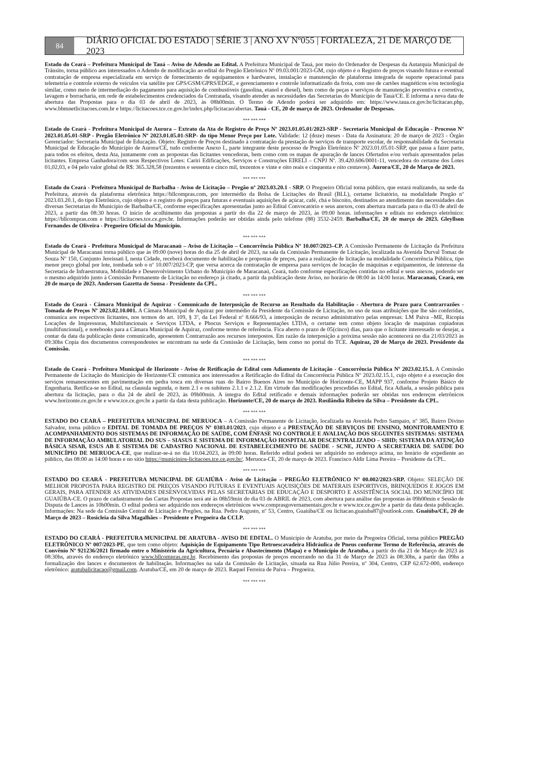84
DIÁRIO OFICIAL DO ESTADO | SÉRIE 3 | ANO XV Nº055 | FORTALEZA, 21 DE MARÇO DE 2023
Estado do Ceará – Prefeitura Municipal de Tauá – Aviso de Adendo ao Edital. A Prefeitura Municipal de Tauá, por meio do Ordenador de Despesas da Autarquia Municipal de Trânsito, torna público aos interessados o Adendo de modificação ao edital do Pregão Eletrônico Nº 09.03.001/2023-GM, cujo objeto é o Registro de preços visando futura e eventual contratação de empresa especializada em serviço de fornecimento de equipamentos e hardwares, instalação e manutenção de plataforma integrada de suporte operacional para telemetria e controle externo de veículos via satélite por GPS/GSM/GPRS/EDGE, e gerenciamento e controle informatizado da frota, com uso de cartões magnéticos e/ou tecnologia similar, como meio de intermediação do pagamento para aquisição de combustíveis (gasolina, etanol e diesel), bem como de peças e serviços de manutenção preventiva e corretiva, lavagem e borracharia, em rede de estabelecimentos credenciados da Contratada, visando atender as necessidades das Secretarias do Município de Tauá/CE. E informa a nova data de abertura das Propostas para o dia 03 de abril de 2023, às 08h00min. O Termo de Adendo poderá ser adquirido em: https://www.taua.ce.gov.br/licitacao.php, www.bbmnetlicitacoes.com.br e https://licitacoes.tce.ce.gov.br/index.php/licitacao/abertas. Tauá - CE, 20 de março de 2023. Ordenador de Despesas.
*** *** ***
Estado do Ceará - Prefeitura Municipal de Aurora – Extrato da Ata de Registro de Preço Nº 2023.01.05.01/2023-SRP - Secretaria Municipal de Educação - Processo Nº 2023.01.05.01-SRP - Pregão Eletrônico Nº 2023.01.05.01-SRP- do tipo Menor Preço por Lote. Validade: 12 (doze) meses - Data da Assinatura: 20 de março de 2023 - Órgão Gerenciador: Secretaria Municipal de Educação. Objeto: Registro de Preços destinado à contratação da prestação de serviços de transporte escolar, de responsabilidade da Secretaria Municipal de Educação do Município de Aurora/CE, tudo conforme Anexo I., parte integrante deste processo de Pregão Eletrônico Nº 2023.01.05.01-SRP, que passa a fazer parte, para todos os efeitos, desta Ata, juntamente com as propostas das licitantes vencedoras, bem como com os mapas de apuração de lances Ofertados e/ou verbais apresentados pelas licitantes. Empresa Ganhadora/com seus Respectivos Lotes: Cariri Edificações, Serviços e Construções EIRELI – CNPJ Nº. 39.420.606/0001-11, vencedora do certame dos Lotes 01,02,03, e 04 pelo valor global de R$: 365.328,58 (trezentos e sessenta e cinco mil, trezentos e vinte e oito reais e cinquenta e oito centavos). Aurora/CE, 20 de Março de 2023.
*** *** ***
Estado do Ceará - Prefeitura Municipal de Barbalha - Aviso de Licitação – Pregão nº 2023.03.20.1 - SRP. O Pregoeiro Oficial torna público, que estará realizando, na sede da Prefeitura, através da plataforma eletrônica https://bllcompras.com, por intermédio da Bolsa de Licitações do Brasil (BLL), certame licitatório, na modalidade Pregão nº 2023.03.20.1, do tipo Eletrônico, cujo objeto é o registro de preços para futuras e eventuais aquisições de açúcar, café, chá e biscoito, destinados ao atendimento das necessidades das diversas Secretarias do Município de Barbalha/CE, conforme especificações apresentadas junto ao Edital Convocatório e seus anexos, com abertura marcada para o dia 03 de abril de 2023, a partir das 08:30 horas. O início de acolhimento das propostas a partir do dia 22 de março de 2023, às 09:00 horas. informações e editais no endereço eletrônico: https://bllcompras.com e https://licitacoes.tce.ce.gov.br. Informações poderão ser obtidas ainda pelo telefone (88) 3532-2459. Barbalha/CE, 20 de março de 2023. Gleyllson Fernandes de Oliveira - Pregoeiro Oficial do Município.
*** *** ***
Estado do Ceará - Prefeitura Municipal de Maracanaú – Aviso de Licitação – Concorrência Pública Nº 10.007/2023–CP. A Comissão Permanente de Licitação da Prefeitura Municipal de Maracanaú torna público que às 09:00 (nove) horas do dia 25 de abril de 2023, na sala da Comissão Permanente de Licitação, localizada na Avenida Durval Tomaz de Souza Nº 150, Conjunto Jereissati I, nesta Cidade, receberá documento de habilitação e propostas de preços, para a realização de licitação na modalidade Concorrência Pública, tipo menor preço global por lote, tombada sob o nº 10.007/2023-CP, que versa acerca da contratação de empresa para serviços de locação de máquinas e equipamentos, de interesse da Secretaria de Infraestrutura, Mobilidade e Desenvolvimento Urbano do Município de Maracanaú, Ceará, tudo conforme especificações contidas no edital e seus anexos, podendo ser o mesmo adquirido junto à Comissão Permanente de Licitação no endereço já citado, a partir da publicação deste Aviso, no horário de 08:00 às 14:00 horas. Maracanaú, Ceará, em 20 de março de 2023. Anderson Gazetta de Sousa - Presidente da CPL.
*** *** ***
Estado do Ceará - Câmara Municipal de Aquiraz - Comunicado de Interposição de Recurso ao Resultado da Habilitação - Abertura de Prazo para Contrarrazões - Tomada de Preços Nº 2023.02.10.001. A Câmara Municipal de Aquiraz por intermédio da Presidente da Comissão de Licitação, no uso de suas atribuições que lhe são conferidas, comunica aos respectivos licitantes, nos termos do art. 109, § 3º, da Lei Federal nº 8.666/93, a interposição de recurso administrativo pelas empresas: LM Paiva –ME, Ricopia Locações de Impressoras, Multifuncionais e Serviços LTDA, e Phocus Serviços e Representações LTDA, o certame tem como objeto locação de maquinas copiadoras (multifuncional), e notebooks para a Câmara Municipal de Aquiraz, conforme termo de referência. Fica aberto o prazo de 05(cinco) dias, para que o licitante interessado se desejar, a contar da data da publicação deste comunicado, apresentem Contrarrazão aos recursos interpostos. Em razão da interposição a próxima sessão não acontecerá no dia 21/03/2023 às 09:30hs Copia dos documentos correspondentes se encontram na sede da Comissão de Licitação, bem como no portal do TCE. Aquiraz, 20 de Março de 2023. Presidente da Comissão.
*** *** ***
Estado do Ceará - Prefeitura Municipal de Horizonte - Aviso de Retificação de Edital com Adiamento de Licitação - Concorrência Pública Nº 2023.02.15.1. A Comissão Permanente de Licitação do Município de Horizonte/CE comunica aos interessados a Retificação do Edital da Concorrência Pública Nº 2023.02.15.1, cujo objeto é a execução dos serviços remanescentes em pavimentação em pedra tosca em diversas ruas do Bairro Buenos Aires no Município de Horizonte-CE, MAPP 937, conforme Projeto Básico de Engenharia. Retifica-se no Edital, na clausula segunda, o item 2.1 e os subitens 2.1.1 e 2.1.2. Em virtude das modificações procedidas no Edital, fica Adiada, a sessão pública para abertura da licitação, para o dia 24 de abril de 2023, às 09h00min. A íntegra do Edital retificado e demais informações poderão ser obtidas nos endereços eletrônicos www.horizonte.ce.gov.br e www.tce.ce.gov.br a partir da data desta publicação. Horizonte/CE, 20 de março de 2023. Rosilândia Ribeiro da Silva – Presidente da CPL.
*** *** ***
ESTADO DO CEARÁ – PREFEITURA MUNICIPAL DE MERUOCA – A Comissão Permanente de Licitação, localizada na Avenida Pedro Sampaio, nº 385, Bairro Divino Salvador, torna público o EDITAL DE TOMADA DE PREÇOS Nº 0303.01/2023, cujo objeto é a PRESTAÇÃO DE SERVIÇOS DE ENSINO, MONITORAMENTO E ACOMPANHAMENTO DOS SISTEMAS DE INFORMAÇÃO DE SAÚDE, COM ÊNFASE NO CONTROLE E AVALIAÇÃO DOS SEGUINTES SISTEMAS: SISTEMA DE INFORMAÇÃO AMBULATORIAL DO SUS – SIASUS E SISTEMA DE INFORMAÇÃO HOSPITALAR DESCENTRALIZADO – SIHD; SISTEMA DA ATENÇÃO BÁSICA SISAB, ESUS AB E SISTEMA DE CADASTRO NACIONAL DE ESTABELECIMENTO DE SAÚDE - SCNE, JUNTO A SECRETARIA DE SAÚDE DO MUNICÍPIO DE MERUOCA-CE, que realizar-se-á no dia 10.04.2023, às 09:00 horas. Referido edital poderá ser adquirido no endereço acima, no horário de expediente ao público, das 08:00 as 14:00 horas e no sítio https://municipios-licitacoes.tce.ce.gov.br/. Meruoca-CE, 20 de março de 2023. Francisco Aldir Lima Pereira – Presidente da CPL.
*** *** ***
ESTADO DO CEARÁ - PREFEITURA MUNICIPAL DE GUAIÚBA - Aviso de Licitação – PREGÃO ELETRÔNICO Nº 00.002/2023-SRP. Objeto: SELEÇÃO DE MELHOR PROPOSTA PARA REGISTRO DE PREÇOS VISANDO FUTURAS E EVENTUAIS AQUISIÇÕES DE MATERAIS ESPORTIVOS, BRINQUEDOS E JOGOS EM GERAIS, PARA ATENDER AS ATIVIDADES DESENVOLVIDAS PELAS SECRETARIAS DE EDUCAÇÃO E DESPORTO E ASSISTÊNCIA SOCIAL DO MUNICÍPIO DE GUAIÚBA-CE. O prazo de cadastramento das Cartas Propostas será até às 08h59min do dia 03 de ABRIL de 2023, com abertura para análise das propostas às 09h00min e Sessão de Disputa de Lances às 10h00min. O edital poderá ser adquirido nos endereços eletrônicos www.comprasgovernamentais.gov.br e www.tce.ce.gov.br a partir da data desta publicação. Informações: Na sede da Comissão Central de Licitação e Pregões, na Rua. Pedro Augusto, nº 53, Centro, Guaiúba/CE ou licitacao.guaiuba87@outlook.com. Guaiúba/CE, 20 de Março de 2023 – Rosicleia da Silva Magalhães – Presidente e Pregoeira da CCLP.
*** *** ***
ESTADO DO CEARÁ - PREFEITURA MUNICIPAL DE ARATUBA - AVISO DE EDITAL. O Município de Aratuba, por meio da Pregoeira Oficial, torna público PREGÃO ELETRÔNICO Nº 007/2023-PE, que tem como objeto: Aquisição de Equipamento Tipo Retroescavadeira Hidráulica de Pneus conforme Termo de Referência, através do Convênio Nº 921236/2021 firmado entre o Ministério da Agricultura, Pecuária e Abastecimento (Mapa) e o Município de Aratuba, a partir do dia 21 de Março de 2023 às 08:30hs, através do endereço eletrônico www.bllcompras.org.br. Recebimento das propostas de preços encerrando no dia 31 de Março de 2023 às 08:30hs, a partir das 09hs a formalização dos lances e documentos de habilitação. Informações na sala da Comissão de Licitação, situada na Rua Júlio Pereira, nº 304, Centro, CEP 62.672-000, endereço eletrônico: aratubalicitacao@gmail.com. Aratuba/CE, em 20 de março de 2023. Raquel Ferreira de Paiva – Pregoeira.
*** *** ***